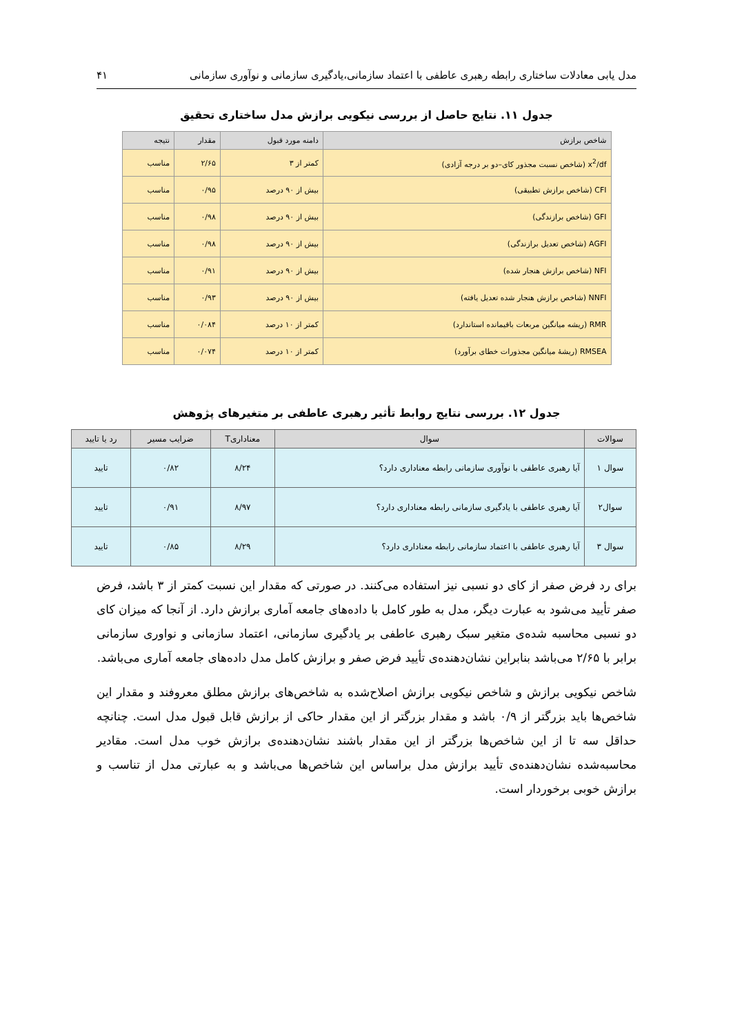مدل یابی معادلات ساختاری رابطه رهبری عاطفی با اعتماد سازمانی،یادگیری سازمانی و نوآوری سازمانی ۴۱
جدول ۱۱. نتایج حاصل از بررسی نیکویی برازش مدل ساختاری تحقیق
| شاخص برازش | دامنه مورد قبول | مقدار | نتیجه |
| --- | --- | --- | --- |
| x<sup>2</sup>/df (شاخص نسبت مجذور کای–دو بر درجه آزادی) | کمتر از ۳ | ۲/۶۵ | مناسب |
| CFI (شاخص برازش تطبیقی) | بیش از ۹۰ درصد | ۰/۹۵ | مناسب |
| GFI (شاخص برازندگی) | بیش از ۹۰ درصد | ۰/۹۸ | مناسب |
| AGFI (شاخص تعدیل برازندگی) | بیش از ۹۰ درصد | ۰/۹۸ | مناسب |
| NFI (شاخص برازش هنجار شده) | بیش از ۹۰ درصد | ۰/۹۱ | مناسب |
| NNFI (شاخص برازش هنجار شده تعدیل یافته) | بیش از ۹۰ درصد | ۰/۹۳ | مناسب |
| RMR (ریشه میانگین مربعات باقیمانده استاندارد) | کمتر از ۱۰ درصد | ۰/۰۸۴ | مناسب |
| RMSEA (ریشهٔ میانگین مجذورات خطای برآورد) | کمتر از ۱۰ درصد | ۰/۰۷۴ | مناسب |
جدول ۱۲. بررسی نتایج روابط تأثیر رهبری عاطفی بر متغیرهای پژوهش
| سوالات | سوال | معناداریT | ضرایب مسیر | رد یا تایید |
| --- | --- | --- | --- | --- |
| سوال ۱ | آیا رهبری عاطفی با نوآوری سازمانی رابطه معناداری دارد؟ | ۸/۲۴ | ۰/۸۲ | تایید |
| سوال۲ | آیا رهبری عاطفی با یادگیری سازمانی رابطه معناداری دارد؟ | ۸/۹۷ | ۰/۹۱ | تایید |
| سوال ۳ | آیا رهبری عاطفی با اعتماد سازمانی رابطه معناداری دارد؟ | ۸/۲۹ | ۰/۸۵ | تایید |
برای رد فرض صفر از کای دو نسبی نیز استفاده می‌کنند. در صورتی که مقدار این نسبت کمتر از ۳ باشد، فرض صفر تأیید می‌شود به عبارت دیگر، مدل به طور کامل با داده‌های جامعه آماری برازش دارد. از آنجا که میزان کای دو نسبی محاسبه شده‌ی متغیر سبک رهبری عاطفی بر یادگیری سازمانی، اعتماد سازمانی و نواوری سازمانی برابر با ۲/۶۵ می‌باشد بنابراین نشان‌دهنده‌ی تأیید فرض صفر و برازش کامل مدل داده‌های جامعه آماری می‌باشد.
شاخص نیکویی برازش و شاخص نیکویی برازش اصلاح‌شده به شاخص‌های برازش مطلق معروفند و مقدار این شاخص‌ها باید بزرگتر از ۰/۹ باشد و مقدار بزرگتر از این مقدار حاکی از برازش قابل قبول مدل است. چنانچه حداقل سه تا از این شاخص‌ها بزرگتر از این مقدار باشند نشان‌دهنده‌ی برازش خوب مدل است. مقادیر محاسبه‌شده نشان‌دهنده‌ی تأیید برازش مدل براساس این شاخص‌ها می‌باشد و به عبارتی مدل از تناسب و برازش خوبی برخوردار است.